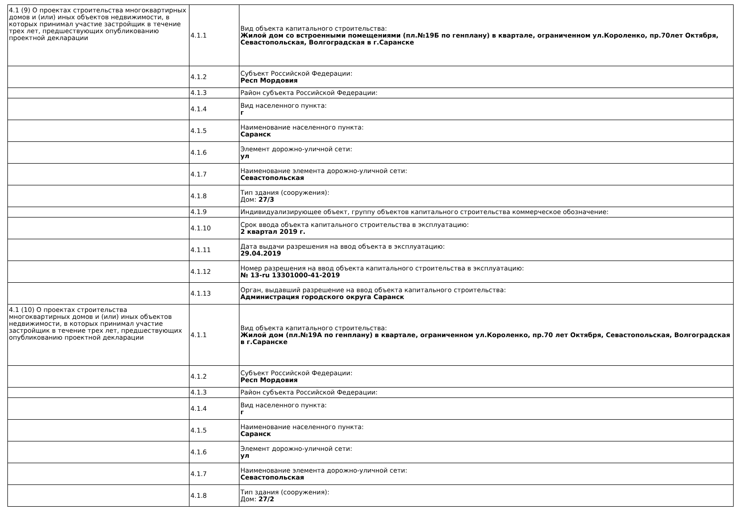| 4.1 (9) О проектах строительства многоквартирных домов и (или) иных объектов недвижимости, в которых принимал участие застройщик в течение трех лет, предшествующих опубликованию проектной декларации | 4.1.1 | Вид объекта капитального строительства: Жилой дом со встроенными помещениями (пл.№19Б по генплану) в квартале, ограниченном ул.Короленко, пр.70лет Октября, Севастопольская, Волгоградская в г.Саранске |
| | 4.1.2 | Субъект Российской Федерации: Респ Мордовия |
| | 4.1.3 | Район субъекта Российской Федерации: |
| | 4.1.4 | Вид населенного пункта: г |
| | 4.1.5 | Наименование населенного пункта: Саранск |
| | 4.1.6 | Элемент дорожно-уличной сети: ул |
| | 4.1.7 | Наименование элемента дорожно-уличной сети: Севастопольская |
| | 4.1.8 | Тип здания (сооружения): Дом: 27/3 |
| | 4.1.9 | Индивидуализирующее объект, группу объектов капитального строительства коммерческое обозначение: |
| | 4.1.10 | Срок ввода объекта капитального строительства в эксплуатацию: 2 квартал 2019 г. |
| | 4.1.11 | Дата выдачи разрешения на ввод объекта в эксплуатацию: 29.04.2019 |
| | 4.1.12 | Номер разрешения на ввод объекта капитального строительства в эксплуатацию: № 13-ru 13301000-41-2019 |
| | 4.1.13 | Орган, выдавший разрешение на ввод объекта капитального строительства: Администрация городского округа Саранск |
| 4.1 (10) О проектах строительства многоквартирных домов и (или) иных объектов недвижимости, в которых принимал участие застройщик в течение трех лет, предшествующих опубликованию проектной декларации | 4.1.1 | Вид объекта капитального строительства: Жилой дом (пл.№19А по генплану) в квартале, ограниченном ул.Короленко, пр.70 лет Октября, Севастопольская, Волгоградская в г.Саранске |
| | 4.1.2 | Субъект Российской Федерации: Респ Мордовия |
| | 4.1.3 | Район субъекта Российской Федерации: |
| | 4.1.4 | Вид населенного пункта: г |
| | 4.1.5 | Наименование населенного пункта: Саранск |
| | 4.1.6 | Элемент дорожно-уличной сети: ул |
| | 4.1.7 | Наименование элемента дорожно-уличной сети: Севастопольская |
| | 4.1.8 | Тип здания (сооружения): Дом: 27/2 |